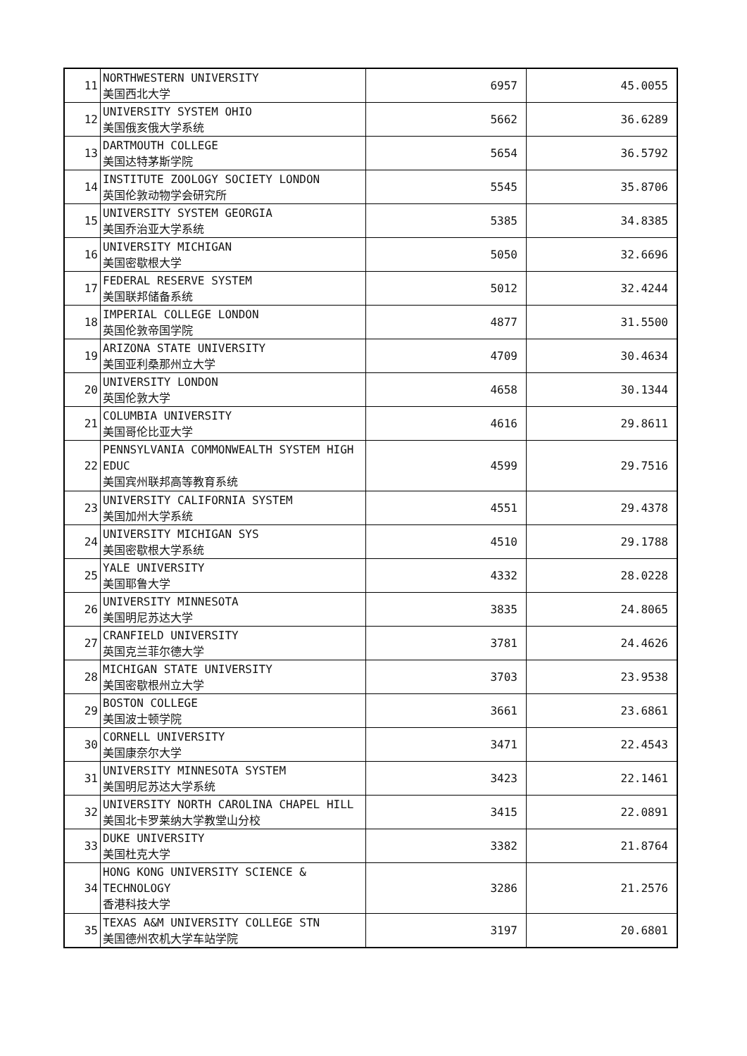| 11 | NORTHWESTERN UNIVERSITY 美国西北大学 | 6957 | 45.0055 |
| 12 | UNIVERSITY SYSTEM OHIO 美国俄亥俄大学系统 | 5662 | 36.6289 |
| 13 | DARTMOUTH COLLEGE 美国达特茅斯学院 | 5654 | 36.5792 |
| 14 | INSTITUTE ZOOLOGY SOCIETY LONDON 英国伦敦动物学会研究所 | 5545 | 35.8706 |
| 15 | UNIVERSITY SYSTEM GEORGIA 美国乔治亚大学系统 | 5385 | 34.8385 |
| 16 | UNIVERSITY MICHIGAN 美国密歇根大学 | 5050 | 32.6696 |
| 17 | FEDERAL RESERVE SYSTEM 美国联邦储备系统 | 5012 | 32.4244 |
| 18 | IMPERIAL COLLEGE LONDON 英国伦敦帝国学院 | 4877 | 31.5500 |
| 19 | ARIZONA STATE UNIVERSITY 美国亚利桑那州立大学 | 4709 | 30.4634 |
| 20 | UNIVERSITY LONDON 英国伦敦大学 | 4658 | 30.1344 |
| 21 | COLUMBIA UNIVERSITY 美国哥伦比亚大学 | 4616 | 29.8611 |
| 22 | PENNSYLVANIA COMMONWEALTH SYSTEM HIGH EDUC 美国宾州联邦高等教育系统 | 4599 | 29.7516 |
| 23 | UNIVERSITY CALIFORNIA SYSTEM 美国加州大学系统 | 4551 | 29.4378 |
| 24 | UNIVERSITY MICHIGAN SYS 美国密歇根大学系统 | 4510 | 29.1788 |
| 25 | YALE UNIVERSITY 美国耶鲁大学 | 4332 | 28.0228 |
| 26 | UNIVERSITY MINNESOTA 美国明尼苏达大学 | 3835 | 24.8065 |
| 27 | CRANFIELD UNIVERSITY 英国克兰菲尔德大学 | 3781 | 24.4626 |
| 28 | MICHIGAN STATE UNIVERSITY 美国密歇根州立大学 | 3703 | 23.9538 |
| 29 | BOSTON COLLEGE 美国波士顿学院 | 3661 | 23.6861 |
| 30 | CORNELL UNIVERSITY 美国康奈尔大学 | 3471 | 22.4543 |
| 31 | UNIVERSITY MINNESOTA SYSTEM 美国明尼苏达大学系统 | 3423 | 22.1461 |
| 32 | UNIVERSITY NORTH CAROLINA CHAPEL HILL 美国北卡罗莱纳大学教堂山分校 | 3415 | 22.0891 |
| 33 | DUKE UNIVERSITY 美国杜克大学 | 3382 | 21.8764 |
| 34 | HONG KONG UNIVERSITY SCIENCE & TECHNOLOGY 香港科技大学 | 3286 | 21.2576 |
| 35 | TEXAS A&M UNIVERSITY COLLEGE STN 美国德州农机大学车站学院 | 3197 | 20.6801 |